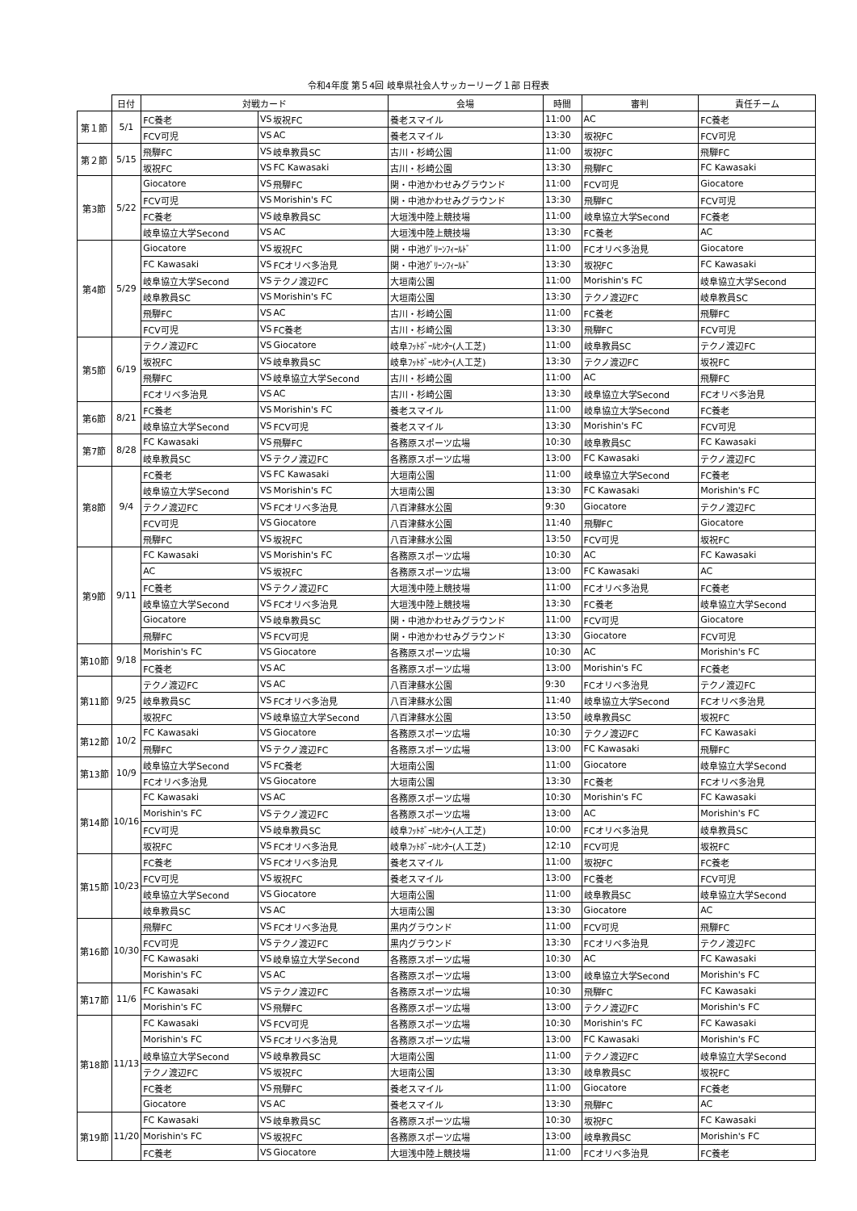令和4年度 第５4回 岐阜県社会人サッカーリーグ１部 日程表
| | 日付 | 対戦カード | | | 会場 | 時間 | 審判 | 責任チーム |
| --- | --- | --- | --- | --- | --- | --- | --- | --- |
| 第１節 | 5/1 | FC養老 | VS | 坂祝FC | 養老スマイル | 11:00 | AC | FC養老 |
| | | FCV可児 | VS | AC | 養老スマイル | 13:30 | 坂祝FC | FCV可児 |
| 第２節 | 5/15 | 飛騨FC | VS | 岐阜教員SC | 古川・杉崎公園 | 11:00 | 坂祝FC | 飛騨FC |
| | | 坂祝FC | VS | FC Kawasaki | 古川・杉崎公園 | 13:30 | 飛騨FC | FC Kawasaki |
| 第3節 | 5/22 | Giocatore | VS | 飛騨FC | 関・中池かわせみグラウンド | 11:00 | FCV可児 | Giocatore |
| | | FCV可児 | VS | Morishin's FC | 関・中池かわせみグラウンド | 13:30 | 飛騨FC | FCV可児 |
| | | FC養老 | VS | 岐阜教員SC | 大垣浅中陸上競技場 | 11:00 | 岐阜協立大学Second | FC養老 |
| | | 岐阜協立大学Second | VS | AC | 大垣浅中陸上競技場 | 13:30 | FC養老 | AC |
| 第4節 | 5/29 | Giocatore | VS | 坂祝FC | 関・中池ｸﾞﾘｰﾝﾌｨｰﾙﾄﾞ | 11:00 | FCオリベ多治見 | Giocatore |
| | | FC Kawasaki | VS | FCオリベ多治見 | 関・中池ｸﾞﾘｰﾝﾌｨｰﾙﾄﾞ | 13:30 | 坂祝FC | FC Kawasaki |
| | | 岐阜協立大学Second | VS | テクノ渡辺FC | 大垣南公園 | 11:00 | Morishin's FC | 岐阜協立大学Second |
| | | 岐阜教員SC | VS | Morishin's FC | 大垣南公園 | 13:30 | テクノ渡辺FC | 岐阜教員SC |
| | | 飛騨FC | VS | AC | 古川・杉崎公園 | 11:00 | FC養老 | 飛騨FC |
| | | FCV可児 | VS | FC養老 | 古川・杉崎公園 | 13:30 | 飛騨FC | FCV可児 |
| 第5節 | 6/19 | テクノ渡辺FC | VS | Giocatore | 岐阜ﾌｯﾄﾎﾞｰﾙｾﾝﾀｰ(人工芝) | 11:00 | 岐阜教員SC | テクノ渡辺FC |
| | | 坂祝FC | VS | 岐阜教員SC | 岐阜ﾌｯﾄﾎﾞｰﾙｾﾝﾀｰ(人工芝) | 13:30 | テクノ渡辺FC | 坂祝FC |
| | | 飛騨FC | VS | 岐阜協立大学Second | 古川・杉崎公園 | 11:00 | AC | 飛騨FC |
| | | FCオリベ多治見 | VS | AC | 古川・杉崎公園 | 13:30 | 岐阜協立大学Second | FCオリベ多治見 |
| 第6節 | 8/21 | FC養老 | VS | Morishin's FC | 養老スマイル | 11:00 | 岐阜協立大学Second | FC養老 |
| | | 岐阜協立大学Second | VS | FCV可児 | 養老スマイル | 13:30 | Morishin's FC | FCV可児 |
| 第7節 | 8/28 | FC Kawasaki | VS | 飛騨FC | 各務原スポーツ広場 | 10:30 | 岐阜教員SC | FC Kawasaki |
| | | 岐阜教員SC | VS | テクノ渡辺FC | 各務原スポーツ広場 | 13:00 | FC Kawasaki | テクノ渡辺FC |
| 第8節 | 9/4 | FC養老 | VS | FC Kawasaki | 大垣南公園 | 11:00 | 岐阜協立大学Second | FC養老 |
| | | 岐阜協立大学Second | VS | Morishin's FC | 大垣南公園 | 13:30 | FC Kawasaki | Morishin's FC |
| | | テクノ渡辺FC | VS | FCオリベ多治見 | 八百津蘇水公園 | 9:30 | Giocatore | テクノ渡辺FC |
| | | FCV可児 | VS | Giocatore | 八百津蘇水公園 | 11:40 | 飛騨FC | Giocatore |
| | | 飛騨FC | VS | 坂祝FC | 八百津蘇水公園 | 13:50 | FCV可児 | 坂祝FC |
| 第9節 | 9/11 | FC Kawasaki | VS | Morishin's FC | 各務原スポーツ広場 | 10:30 | AC | FC Kawasaki |
| | | AC | VS | 坂祝FC | 各務原スポーツ広場 | 13:00 | FC Kawasaki | AC |
| | | FC養老 | VS | テクノ渡辺FC | 大垣浅中陸上競技場 | 11:00 | FCオリベ多治見 | FC養老 |
| | | 岐阜協立大学Second | VS | FCオリベ多治見 | 大垣浅中陸上競技場 | 13:30 | FC養老 | 岐阜協立大学Second |
| | | Giocatore | VS | 岐阜教員SC | 関・中池かわせみグラウンド | 11:00 | FCV可児 | Giocatore |
| | | 飛騨FC | VS | FCV可児 | 関・中池かわせみグラウンド | 13:30 | Giocatore | FCV可児 |
| 第10節 | 9/18 | Morishin's FC | VS | Giocatore | 各務原スポーツ広場 | 10:30 | AC | Morishin's FC |
| | | FC養老 | VS | AC | 各務原スポーツ広場 | 13:00 | Morishin's FC | FC養老 |
| 第11節 | 9/25 | テクノ渡辺FC | VS | AC | 八百津蘇水公園 | 9:30 | FCオリベ多治見 | テクノ渡辺FC |
| | | 岐阜教員SC | VS | FCオリベ多治見 | 八百津蘇水公園 | 11:40 | 岐阜協立大学Second | FCオリベ多治見 |
| | | 坂祝FC | VS | 岐阜協立大学Second | 八百津蘇水公園 | 13:50 | 岐阜教員SC | 坂祝FC |
| 第12節 | 10/2 | FC Kawasaki | VS | Giocatore | 各務原スポーツ広場 | 10:30 | テクノ渡辺FC | FC Kawasaki |
| | | 飛騨FC | VS | テクノ渡辺FC | 各務原スポーツ広場 | 13:00 | FC Kawasaki | 飛騨FC |
| 第13節 | 10/9 | 岐阜協立大学Second | VS | FC養老 | 大垣南公園 | 11:00 | Giocatore | 岐阜協立大学Second |
| | | FCオリベ多治見 | VS | Giocatore | 大垣南公園 | 13:30 | FC養老 | FCオリベ多治見 |
| 第14節 | 10/16 | FC Kawasaki | VS | AC | 各務原スポーツ広場 | 10:30 | Morishin's FC | FC Kawasaki |
| | | Morishin's FC | VS | テクノ渡辺FC | 各務原スポーツ広場 | 13:00 | AC | Morishin's FC |
| | | FCV可児 | VS | 岐阜教員SC | 岐阜ﾌｯﾄﾎﾞｰﾙｾﾝﾀｰ(人工芝) | 10:00 | FCオリベ多治見 | 岐阜教員SC |
| | | 坂祝FC | VS | FCオリベ多治見 | 岐阜ﾌｯﾄﾎﾞｰﾙｾﾝﾀｰ(人工芝) | 12:10 | FCV可児 | 坂祝FC |
| 第15節 | 10/23 | FC養老 | VS | FCオリベ多治見 | 養老スマイル | 11:00 | 坂祝FC | FC養老 |
| | | FCV可児 | VS | 坂祝FC | 養老スマイル | 13:00 | FC養老 | FCV可児 |
| | | 岐阜協立大学Second | VS | Giocatore | 大垣南公園 | 11:00 | 岐阜教員SC | 岐阜協立大学Second |
| | | 岐阜教員SC | VS | AC | 大垣南公園 | 13:30 | Giocatore | AC |
| 第16節 | 10/30 | 飛騨FC | VS | FCオリベ多治見 | 黒内グラウンド | 11:00 | FCV可児 | 飛騨FC |
| | | FCV可児 | VS | テクノ渡辺FC | 黒内グラウンド | 13:30 | FCオリベ多治見 | テクノ渡辺FC |
| | | FC Kawasaki | VS | 岐阜協立大学Second | 各務原スポーツ広場 | 10:30 | AC | FC Kawasaki |
| | | Morishin's FC | VS | AC | 各務原スポーツ広場 | 13:00 | 岐阜協立大学Second | Morishin's FC |
| 第17節 | 11/6 | FC Kawasaki | VS | テクノ渡辺FC | 各務原スポーツ広場 | 10:30 | 飛騨FC | FC Kawasaki |
| | | Morishin's FC | VS | 飛騨FC | 各務原スポーツ広場 | 13:00 | テクノ渡辺FC | Morishin's FC |
| 第18節 | 11/13 | FC Kawasaki | VS | FCV可児 | 各務原スポーツ広場 | 10:30 | Morishin's FC | FC Kawasaki |
| | | Morishin's FC | VS | FCオリベ多治見 | 各務原スポーツ広場 | 13:00 | FC Kawasaki | Morishin's FC |
| | | 岐阜協立大学Second | VS | 岐阜教員SC | 大垣南公園 | 11:00 | テクノ渡辺FC | 岐阜協立大学Second |
| | | テクノ渡辺FC | VS | 坂祝FC | 大垣南公園 | 13:30 | 岐阜教員SC | 坂祝FC |
| | | FC養老 | VS | 飛騨FC | 養老スマイル | 11:00 | Giocatore | FC養老 |
| | | Giocatore | VS | AC | 養老スマイル | 13:30 | 飛騨FC | AC |
| 第19節 | 11/20 | FC Kawasaki | VS | 岐阜教員SC | 各務原スポーツ広場 | 10:30 | 坂祝FC | FC Kawasaki |
| | | Morishin's FC | VS | 坂祝FC | 各務原スポーツ広場 | 13:00 | 岐阜教員SC | Morishin's FC |
| | | FC養老 | VS | Giocatore | 大垣浅中陸上競技場 | 11:00 | FCオリベ多治見 | FC養老 |